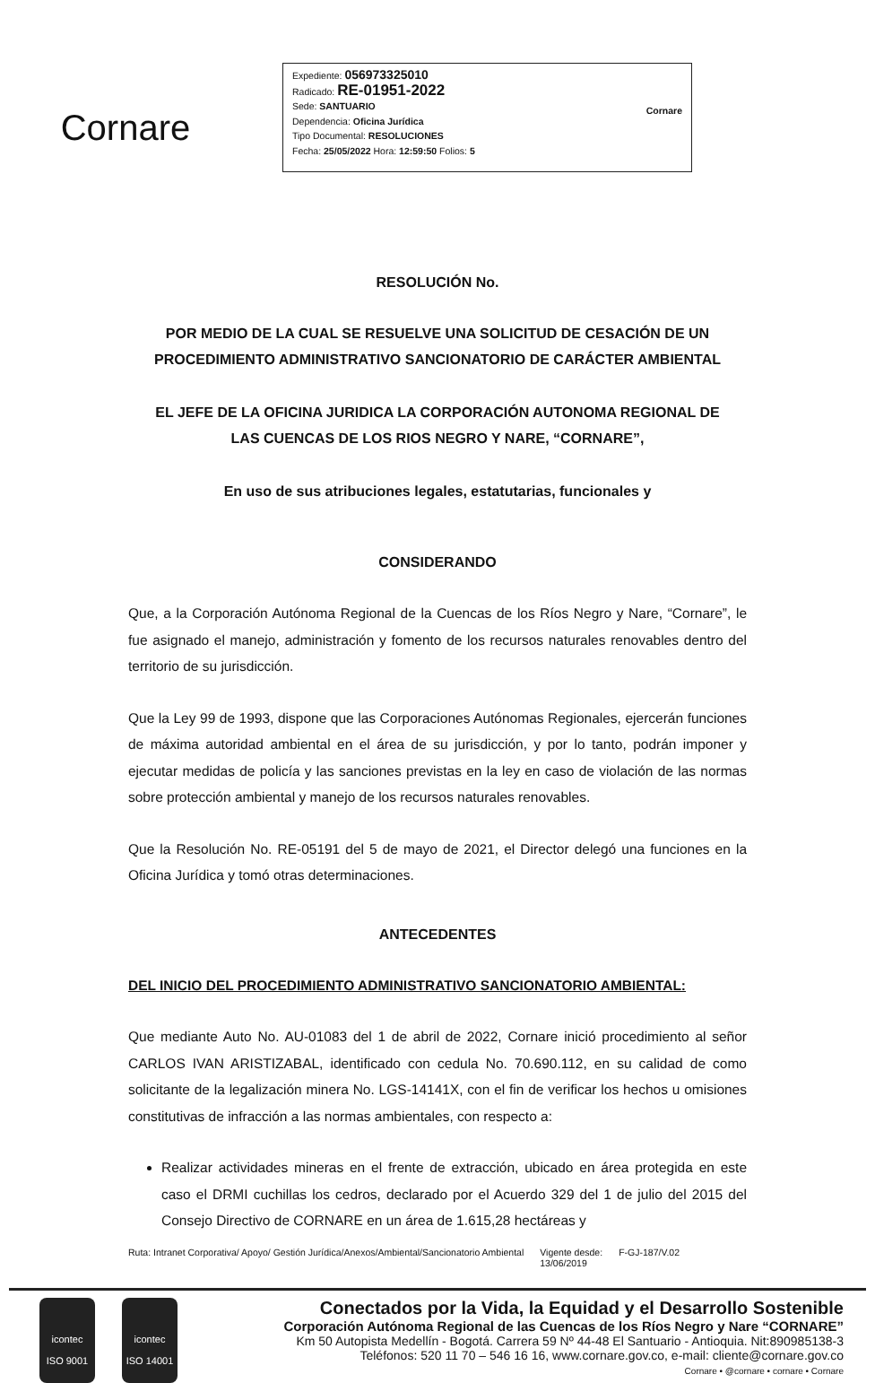Cornare
Expediente: 056973325010
Radicado: RE-01951-2022
Sede: SANTUARIO
Dependencia: Oficina Jurídica
Tipo Documental: RESOLUCIONES
Fecha: 25/05/2022 Hora: 12:59:50 Folios: 5
Cornare
RESOLUCIÓN No.
POR MEDIO DE LA CUAL SE RESUELVE UNA SOLICITUD DE CESACIÓN DE UN
PROCEDIMIENTO ADMINISTRATIVO SANCIONATORIO DE CARÁCTER AMBIENTAL
EL JEFE DE LA OFICINA JURIDICA LA CORPORACIÓN AUTONOMA REGIONAL DE
LAS CUENCAS DE LOS RIOS NEGRO Y NARE, “CORNARE”,
En uso de sus atribuciones legales, estatutarias, funcionales y
CONSIDERANDO
Que, a la Corporación Autónoma Regional de la Cuencas de los Ríos Negro y Nare, “Cornare”, le fue asignado el manejo, administración y fomento de los recursos naturales renovables dentro del territorio de su jurisdicción.
Que la Ley 99 de 1993, dispone que las Corporaciones Autónomas Regionales, ejercerán funciones de máxima autoridad ambiental en el área de su jurisdicción, y por lo tanto, podrán imponer y ejecutar medidas de policía y las sanciones previstas en la ley en caso de violación de las normas sobre protección ambiental y manejo de los recursos naturales renovables.
Que la Resolución No. RE-05191 del 5 de mayo de 2021, el Director delegó una funciones en la Oficina Jurídica y tomó otras determinaciones.
ANTECEDENTES
DEL INICIO DEL PROCEDIMIENTO ADMINISTRATIVO SANCIONATORIO AMBIENTAL:
Que mediante Auto No. AU-01083 del 1 de abril de 2022, Cornare inició procedimiento al señor CARLOS IVAN ARISTIZABAL, identificado con cedula No. 70.690.112, en su calidad de como solicitante de la legalización minera No. LGS-14141X, con el fin de verificar los hechos u omisiones constitutivas de infracción a las normas ambientales, con respecto a:
Realizar actividades mineras en el frente de extracción, ubicado en área protegida en este caso el DRMI cuchillas los cedros, declarado por el Acuerdo 329 del 1 de julio del 2015 del Consejo Directivo de CORNARE en un área de 1.615,28 hectáreas y
Ruta: Intranet Corporativa/ Apoyo/ Gestión Jurídica/Anexos/Ambiental/Sancionatorio Ambiental Vigente desde:
13/06/2019 F-GJ-187/V.02
icontec
ISO 9001
icontec
ISO 14001
Conectados por la Vida, la Equidad y el Desarrollo Sostenible
Corporación Autónoma Regional de las Cuencas de los Ríos Negro y Nare “CORNARE”
Km 50 Autopista Medellín - Bogotá. Carrera 59 Nº 44-48 El Santuario - Antioquia. Nit:890985138-3
Teléfonos: 520 11 70 – 546 16 16, www.cornare.gov.co, e-mail: cliente@cornare.gov.co
Cornare • @cornare • cornare • Cornare